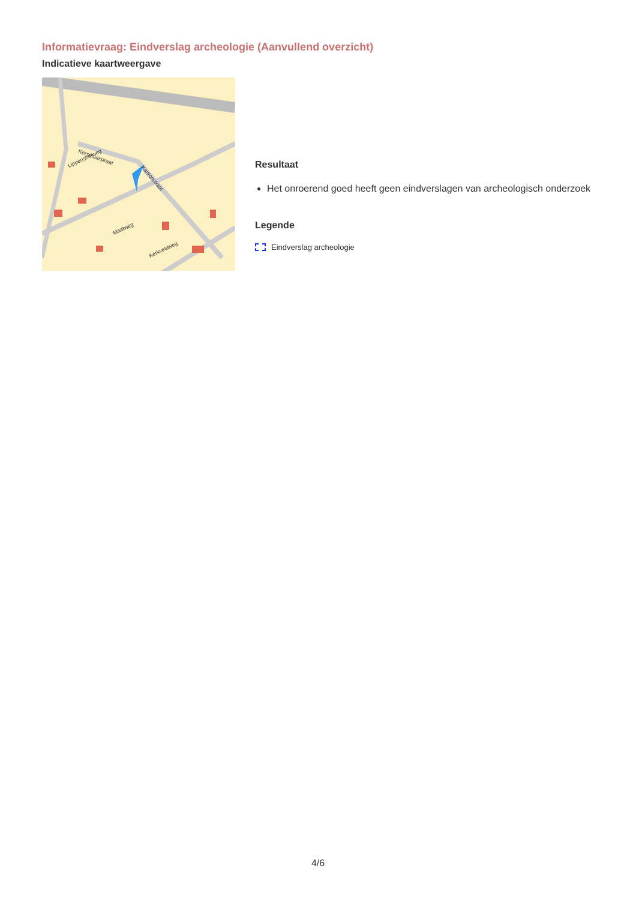Informatievraag: Eindverslag archeologie (Aanvullend overzicht)
Indicatieve kaartweergave
Kerselaarstraat
Lippenshofweg
Kantonstraat
Maatweg
Kerkveldweg
Resultaat
Het onroerend goed heeft geen eindverslagen van archeologisch onderzoek
Legende
Eindverslag archeologie
4/6